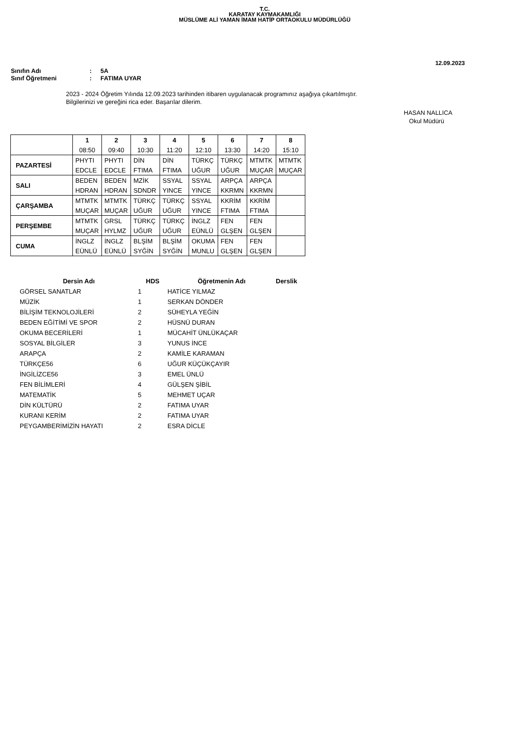T.C.
KARATAY KAYMAKAMLIĞI
MÜSLÜME ALİ YAMAN İMAM HATİP ORTAOKULU MÜDÜRLÜĞÜ
12.09.2023
Sınıfın Adı: 5A
Sınıf Öğretmeni: FATIMA UYAR
2023 - 2024 Öğretim Yılında 12.09.2023 tarihinden itibaren uygulanacak programınız aşağıya çıkartılmıştır.
Bilgilerinizi ve gereğini rica eder. Başarılar dilerim.
HASAN NALLICA
Okul Müdürü
| | 1 | 2 | 3 | 4 | 5 | 6 | 7 | 8 |
| --- | --- | --- | --- | --- | --- | --- | --- | --- |
| | 08:50 | 09:40 | 10:30 | 11:20 | 12:10 | 13:30 | 14:20 | 15:10 |
| PAZARTESİ | PHYTI | PHYTI | DİN | DİN | TÜRKÇ | TÜRKÇ | MTMTK | MTMTK |
| | EDCLE | EDCLE | FTIMA | FTIMA | UĞUR | UĞUR | MUÇAR | MUÇAR |
| SALI | BEDEN | BEDEN | MZİK | SSYAL | SSYAL | ARPÇA | ARPÇA | |
| | HDRAN | HDRAN | SDNDR | YINCE | YINCE | KKRMN | KKRMN | |
| ÇARŞAMBA | MTMTK | MTMTK | TÜRKÇ | TÜRKÇ | SSYAL | KKRİM | KKRİM | |
| | MUÇAR | MUÇAR | UĞUR | UĞUR | YINCE | FTIMA | FTIMA | |
| PERŞEMBE | MTMTK | GRSL | TÜRKÇ | TÜRKÇ | İNGLZ | FEN | FEN | |
| | MUÇAR | HYLMZ | UĞUR | UĞUR | EÜNLÜ | GLŞEN | GLŞEN | |
| CUMA | İNGLZ | İNGLZ | BLŞİM | BLŞİM | OKUMA | FEN | FEN | |
| | EÜNLÜ | EÜNLÜ | SYĞİN | SYĞİN | MUNLU | GLŞEN | GLŞEN | |
| Dersin Adı | HDS | Öğretmenin Adı | Derslik |
| --- | --- | --- | --- |
| GÖRSEL SANATLAR | 1 | HATİCE YILMAZ | |
| MÜZİK | 1 | SERKAN DÖNDER | |
| BİLİŞİM TEKNOLOJİLERİ | 2 | SÜHEYLA YEĞİN | |
| BEDEN EĞİTİMİ VE SPOR | 2 | HÜSNÜ DURAN | |
| OKUMA BECERİLERİ | 1 | MÜCAHİT ÜNLÜKAÇAR | |
| SOSYAL BİLGİLER | 3 | YUNUS İNCE | |
| ARAPÇA | 2 | KAMİLE KARAMAN | |
| TÜRKÇE56 | 6 | UĞUR KÜÇÜKÇAYIR | |
| İNGİLİZCE56 | 3 | EMEL ÜNLÜ | |
| FEN BİLİMLERİ | 4 | GÜLŞEN ŞİBİL | |
| MATEMATİK | 5 | MEHMET UÇAR | |
| DİN KÜLTÜRÜ | 2 | FATIMA UYAR | |
| KURANI KERİM | 2 | FATIMA UYAR | |
| PEYGAMBERİMİZİN HAYATI | 2 | ESRA DİCLE | |